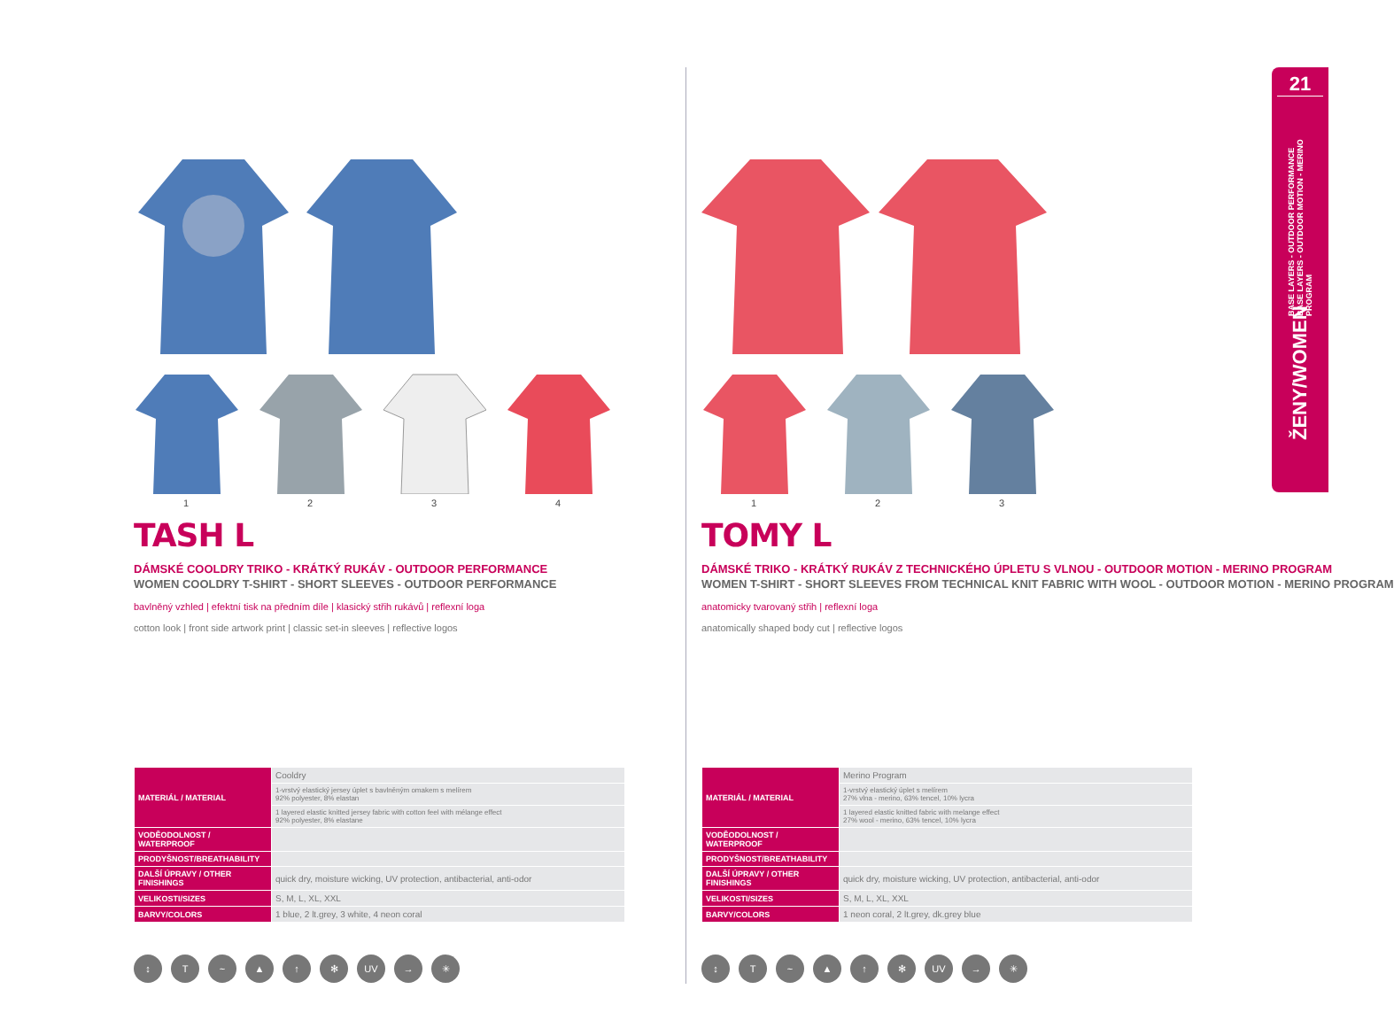1 2 3 4
TASH L
DÁMSKÉ COOLDRY TRIKO - KRÁTKÝ RUKÁV - OUTDOOR PERFORMANCE
WOMEN COOLDRY T-SHIRT - SHORT SLEEVES - OUTDOOR PERFORMANCE
bavlněný vzhled | efektní tisk na předním díle | klasický střih rukávů | reflexní loga
cotton look | front side artwork print | classic set-in sleeves | reflective logos
| MATERIÁL / MATERIAL | Cooldry |
| | 1-vrstvý elastický jersey úplet s bavlněným omakem s melírem 92% polyester, 8% elastan |
| | 1 layered elastic knitted jersey fabric with cotton feel with mélange effect 92% polyester, 8% elastane |
| VODĚODOLNOST / WATERPROOF | |
| PRODYŠNOST/BREATHABILITY | |
| DALŠÍ ÚPRAVY / OTHER FINISHINGS | quick dry, moisture wicking, UV protection, antibacterial, anti-odor |
| VELIKOSTI/SIZES | S, M, L, XL, XXL |
| BARVY/COLORS | 1 blue, 2 lt.grey, 3 white, 4 neon coral |
↕ T ~ ▲ ↑ ✻ UV → ✳
1 2 3
TOMY L
DÁMSKÉ TRIKO - KRÁTKÝ RUKÁV Z TECHNICKÉHO ÚPLETU S VLNOU - OUTDOOR MOTION - MERINO PROGRAM
WOMEN T-SHIRT - SHORT SLEEVES FROM TECHNICAL KNIT FABRIC WITH WOOL - OUTDOOR MOTION - MERINO PROGRAM
anatomicky tvarovaný střih | reflexní loga
anatomically shaped body cut | reflective logos
| MATERIÁL / MATERIAL | Merino Program |
| | 1-vrstvý elastický úplet s melírem 27% vlna - merino, 63% tencel, 10% lycra |
| | 1 layered elastic knitted fabric with melange effect 27% wool - merino, 63% tencel, 10% lycra |
| VODĚODOLNOST / WATERPROOF | |
| PRODYŠNOST/BREATHABILITY | |
| DALŠÍ ÚPRAVY / OTHER FINISHINGS | quick dry, moisture wicking, UV protection, antibacterial, anti-odor |
| VELIKOSTI/SIZES | S, M, L, XL, XXL |
| BARVY/COLORS | 1 neon coral, 2 lt.grey, dk.grey blue |
↕ T ~ ▲ ↑ ✻ UV → ✳
21
BASE LAYERS - OUTDOOR PERFORMANCE
BASE LAYERS - OUTDOOR MOTION - MERINO PROGRAM
ŽENY/WOMEN